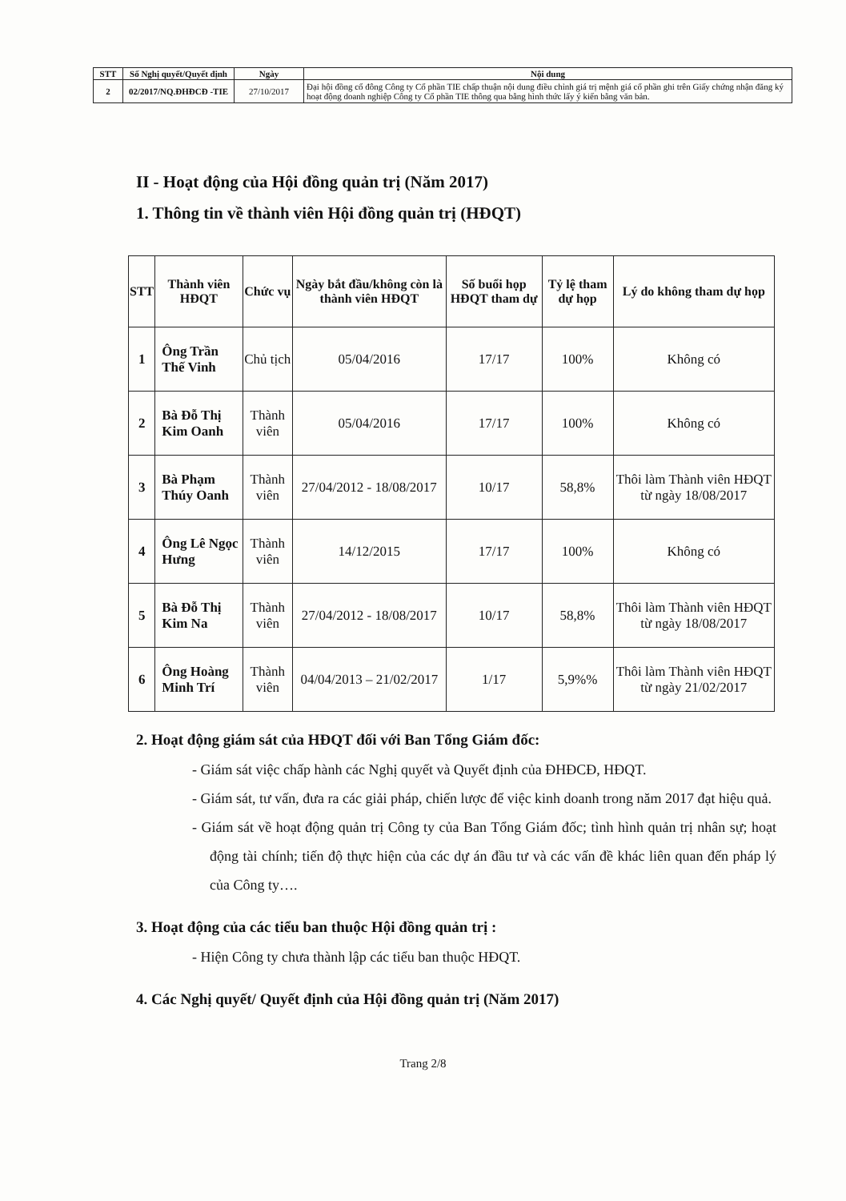| STT | Số Nghị quyết/Quyết định | Ngày | Nội dung |
| --- | --- | --- | --- |
| 2 | 02/2017/NQ.ĐHĐCĐ -TIE | 27/10/2017 | Đại hội đồng cổ đông Công ty Cổ phần TIE chấp thuận nội dung điều chỉnh giá trị mệnh giá cổ phần ghi trên Giấy chứng nhận đăng ký hoạt động doanh nghiệp Công ty Cổ phần TIE thông qua bằng hình thức lấy ý kiến bằng văn bản. |
II - Hoạt động của Hội đồng quản trị (Năm 2017)
1. Thông tin về thành viên Hội đồng quản trị (HĐQT)
| STT | Thành viên HĐQT | Chức vụ | Ngày bắt đầu/không còn là thành viên HĐQT | Số buổi họp HĐQT tham dự | Tỷ lệ tham dự họp | Lý do không tham dự họp |
| --- | --- | --- | --- | --- | --- | --- |
| 1 | Ông Trần Thế Vinh | Chủ tịch | 05/04/2016 | 17/17 | 100% | Không có |
| 2 | Bà Đỗ Thị Kim Oanh | Thành viên | 05/04/2016 | 17/17 | 100% | Không có |
| 3 | Bà Phạm Thúy Oanh | Thành viên | 27/04/2012 - 18/08/2017 | 10/17 | 58,8% | Thôi làm Thành viên HĐQT từ ngày 18/08/2017 |
| 4 | Ông Lê Ngọc Hưng | Thành viên | 14/12/2015 | 17/17 | 100% | Không có |
| 5 | Bà Đỗ Thị Kim Na | Thành viên | 27/04/2012 - 18/08/2017 | 10/17 | 58,8% | Thôi làm Thành viên HĐQT từ ngày 18/08/2017 |
| 6 | Ông Hoàng Minh Trí | Thành viên | 04/04/2013 – 21/02/2017 | 1/17 | 5,9%% | Thôi làm Thành viên HĐQT từ ngày 21/02/2017 |
2. Hoạt động giám sát của HĐQT đối với Ban Tổng Giám đốc:
- Giám sát việc chấp hành các Nghị quyết và Quyết định của ĐHĐCĐ, HĐQT.
- Giám sát, tư vấn, đưa ra các giải pháp, chiến lược để việc kinh doanh trong năm 2017 đạt hiệu quả.
- Giám sát về hoạt động quản trị Công ty của Ban Tổng Giám đốc; tình hình quản trị nhân sự; hoạt động tài chính; tiến độ thực hiện của các dự án đầu tư và các vấn đề khác liên quan đến pháp lý của Công ty….
3. Hoạt động của các tiểu ban thuộc Hội đồng quản trị :
- Hiện Công ty chưa thành lập các tiểu ban thuộc HĐQT.
4. Các Nghị quyết/ Quyết định của Hội đồng quản trị (Năm 2017)
Trang 2/8